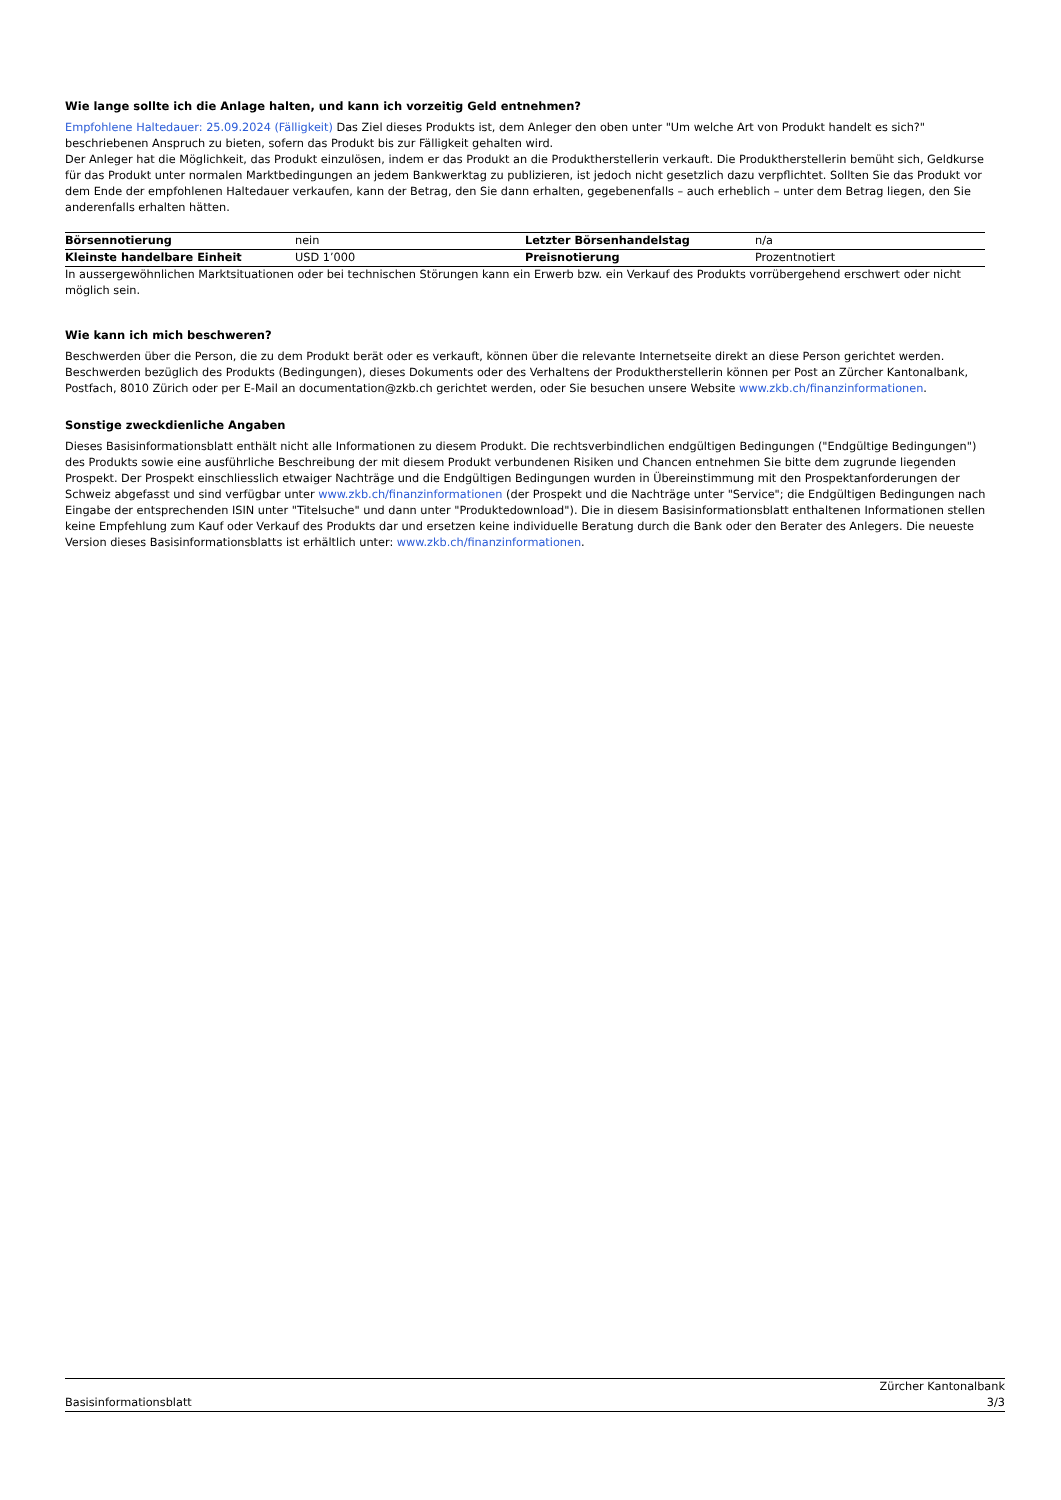Wie lange sollte ich die Anlage halten, und kann ich vorzeitig Geld entnehmen?
Empfohlene Haltedauer: 25.09.2024 (Fälligkeit) Das Ziel dieses Produkts ist, dem Anleger den oben unter "Um welche Art von Produkt handelt es sich?" beschriebenen Anspruch zu bieten, sofern das Produkt bis zur Fälligkeit gehalten wird.
Der Anleger hat die Möglichkeit, das Produkt einzulösen, indem er das Produkt an die Produktherstellerin verkauft. Die Produktherstellerin bemüht sich, Geldkurse für das Produkt unter normalen Marktbedingungen an jedem Bankwerktag zu publizieren, ist jedoch nicht gesetzlich dazu verpflichtet. Sollten Sie das Produkt vor dem Ende der empfohlenen Haltedauer verkaufen, kann der Betrag, den Sie dann erhalten, gegebenenfalls – auch erheblich – unter dem Betrag liegen, den Sie anderenfalls erhalten hätten.
| Börsennotierung | nein | Letzter Börsenhandelstag | n/a |
| Kleinste handelbare Einheit | USD 1’000 | Preisnotierung | Prozentnotiert |
In aussergewöhnlichen Marktsituationen oder bei technischen Störungen kann ein Erwerb bzw. ein Verkauf des Produkts vorrübergehend erschwert oder nicht möglich sein.
Wie kann ich mich beschweren?
Beschwerden über die Person, die zu dem Produkt berät oder es verkauft, können über die relevante Internetseite direkt an diese Person gerichtet werden. Beschwerden bezüglich des Produkts (Bedingungen), dieses Dokuments oder des Verhaltens der Produktherstellerin können per Post an Zürcher Kantonalbank, Postfach, 8010 Zürich oder per E-Mail an documentation@zkb.ch gerichtet werden, oder Sie besuchen unsere Website www.zkb.ch/finanzinformationen.
Sonstige zweckdienliche Angaben
Dieses Basisinformationsblatt enthält nicht alle Informationen zu diesem Produkt. Die rechtsverbindlichen endgültigen Bedingungen ("Endgültige Bedingungen") des Produkts sowie eine ausführliche Beschreibung der mit diesem Produkt verbundenen Risiken und Chancen entnehmen Sie bitte dem zugrunde liegenden Prospekt. Der Prospekt einschliesslich etwaiger Nachträge und die Endgültigen Bedingungen wurden in Übereinstimmung mit den Prospektanforderungen der Schweiz abgefasst und sind verfügbar unter www.zkb.ch/finanzinformationen (der Prospekt und die Nachträge unter "Service"; die Endgültigen Bedingungen nach Eingabe der entsprechenden ISIN unter "Titelsuche" und dann unter "Produktedownload"). Die in diesem Basisinformationsblatt enthaltenen Informationen stellen keine Empfehlung zum Kauf oder Verkauf des Produkts dar und ersetzen keine individuelle Beratung durch die Bank oder den Berater des Anlegers. Die neueste Version dieses Basisinformationsblatts ist erhältlich unter: www.zkb.ch/finanzinformationen.
Basisinformationsblatt
Zürcher Kantonalbank
3/3